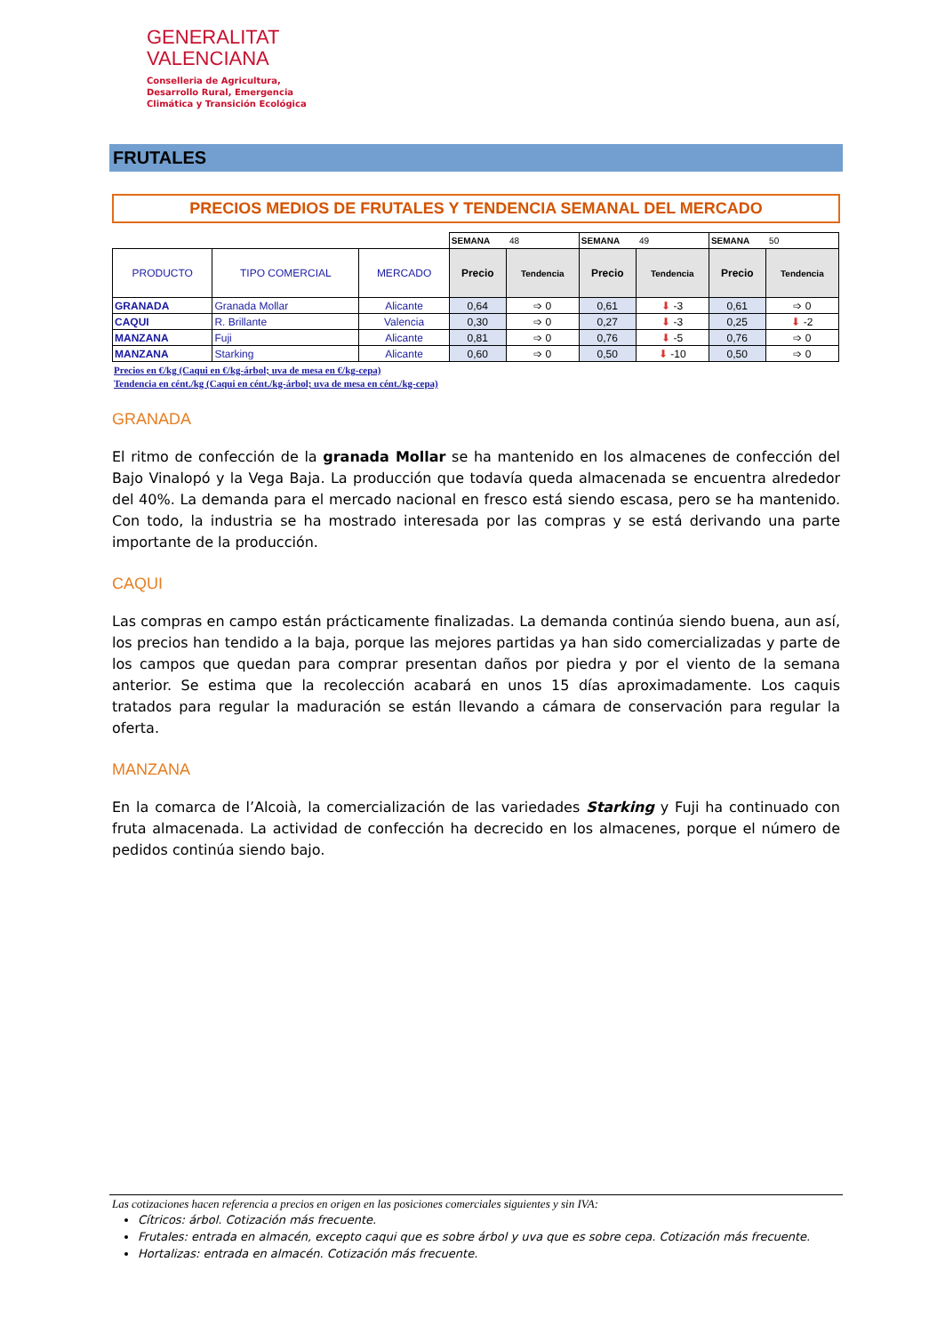GENERALITAT
VALENCIANA
Conselleria de Agricultura,
Desarrollo Rural, Emergencia
Climática y Transición Ecológica
FRUTALES
PRECIOS MEDIOS DE FRUTALES Y TENDENCIA SEMANAL DEL MERCADO
| | | | SEMANA 48 | | SEMANA 49 | | SEMANA 50 | |
| PRODUCTO | TIPO COMERCIAL | MERCADO | Precio | Tendencia | Precio | Tendencia | Precio | Tendencia |
| GRANADA | Granada Mollar | Alicante | 0,64 | ➩ 0 | 0,61 | ⬇ -3 | 0,61 | ➩ 0 |
| CAQUI | R. Brillante | Valencia | 0,30 | ➩ 0 | 0,27 | ⬇ -3 | 0,25 | ⬇ -2 |
| MANZANA | Fuji | Alicante | 0,81 | ➩ 0 | 0,76 | ⬇ -5 | 0,76 | ➩ 0 |
| MANZANA | Starking | Alicante | 0,60 | ➩ 0 | 0,50 | ⬇ -10 | 0,50 | ➩ 0 |
Precios en €/kg (Caqui en €/kg-árbol; uva de mesa en €/kg-cepa)
Tendencia en cént./kg (Caqui en cént./kg-árbol; uva de mesa en cént./kg-cepa)
GRANADA
El ritmo de confección de la granada Mollar se ha mantenido en los almacenes de confección del Bajo Vinalopó y la Vega Baja. La producción que todavía queda almacenada se encuentra alrededor del 40%. La demanda para el mercado nacional en fresco está siendo escasa, pero se ha mantenido. Con todo, la industria se ha mostrado interesada por las compras y se está derivando una parte importante de la producción.
CAQUI
Las compras en campo están prácticamente finalizadas. La demanda continúa siendo buena, aun así, los precios han tendido a la baja, porque las mejores partidas ya han sido comercializadas y parte de los campos que quedan para comprar presentan daños por piedra y por el viento de la semana anterior. Se estima que la recolección acabará en unos 15 días aproximadamente. Los caquis tratados para regular la maduración se están llevando a cámara de conservación para regular la oferta.
MANZANA
En la comarca de l’Alcoià, la comercialización de las variedades Starking y Fuji ha continuado con fruta almacenada. La actividad de confección ha decrecido en los almacenes, porque el número de pedidos continúa siendo bajo.
Las cotizaciones hacen referencia a precios en origen en las posiciones comerciales siguientes y sin IVA:
Cítricos: árbol. Cotización más frecuente.
Frutales: entrada en almacén, excepto caqui que es sobre árbol y uva que es sobre cepa. Cotización más frecuente.
Hortalizas: entrada en almacén. Cotización más frecuente.